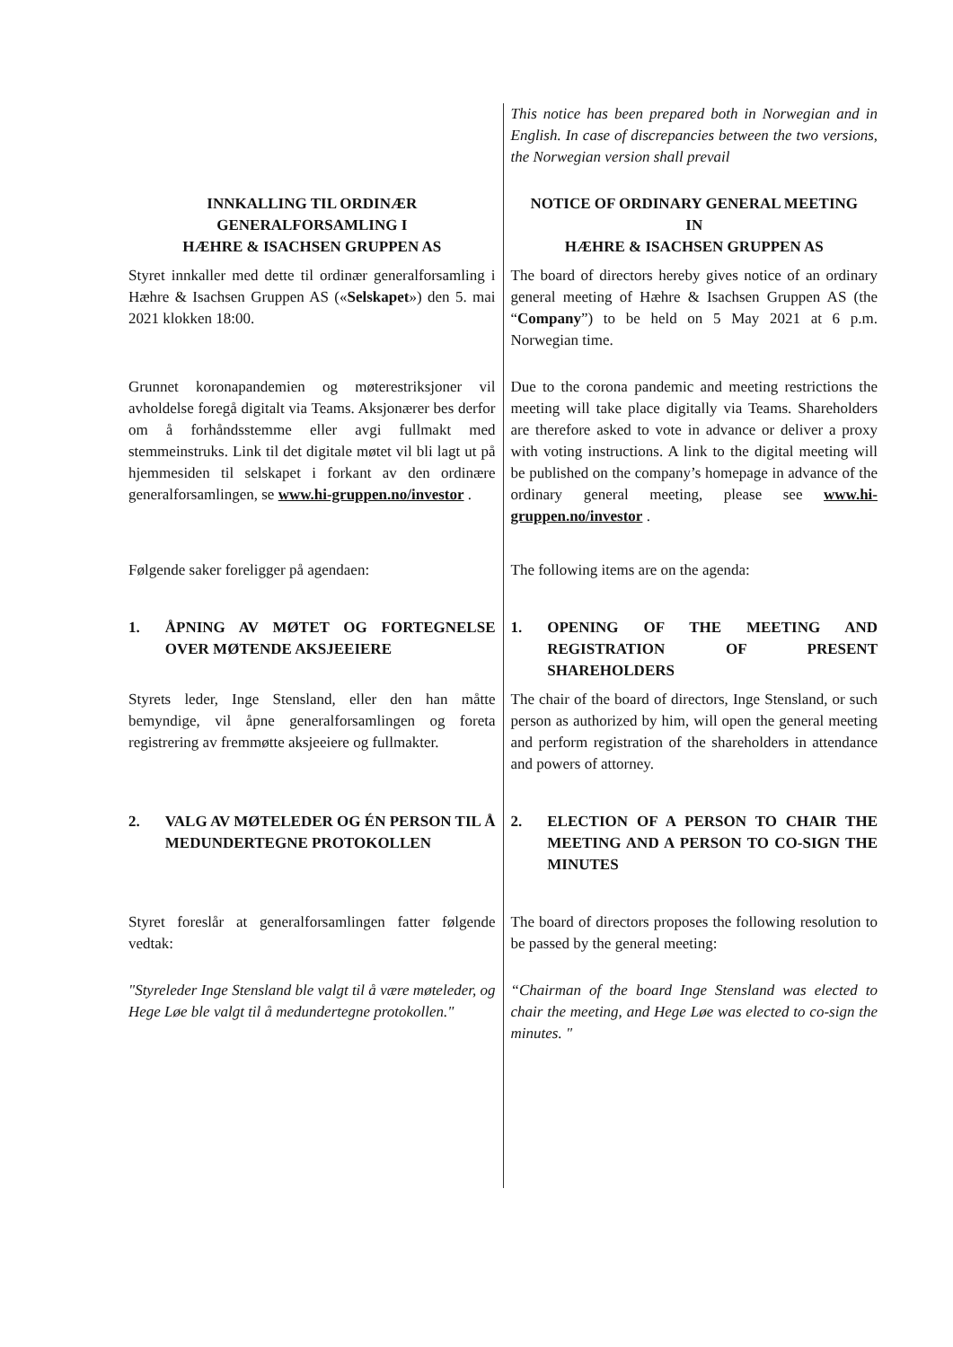| | This notice has been prepared both in Norwegian and in English. In case of discrepancies between the two versions, the Norwegian version shall prevail |
| INNKALLING TIL ORDINÆR GENERALFORSAMLING I HÆHRE & ISACHSEN GRUPPEN AS | NOTICE OF ORDINARY GENERAL MEETING IN HÆHRE & ISACHSEN GRUPPEN AS |
| Styret innkaller med dette til ordinær generalforsamling i Hæhre & Isachsen Gruppen AS (« Selskapet ») den 5. mai 2021 klokken 18:00. | The board of directors hereby gives notice of an ordinary general meeting of Hæhre & Isachsen Gruppen AS (the “ Company ”) to be held on 5 May 2021 at 6 p.m. Norwegian time. |
| Grunnet koronapandemien og møterestriksjoner vil avholdelse foregå digitalt via Teams. Aksjonærer bes derfor om å forhåndsstemme eller avgi fullmakt med stemmeinstruks. Link til det digitale møtet vil bli lagt ut på hjemmesiden til selskapet i forkant av den ordinære generalforsamlingen, se www.hi-gruppen.no/investor . | Due to the corona pandemic and meeting restrictions the meeting will take place digitally via Teams. Shareholders are therefore asked to vote in advance or deliver a proxy with voting instructions. A link to the digital meeting will be published on the company’s homepage in advance of the ordinary general meeting, please see www.hi-gruppen.no/investor . |
| Følgende saker foreligger på agendaen: | The following items are on the agenda: |
| 1. ÅPNING AV MØTET OG FORTEGNELSE OVER MØTENDE AKSJEEIERE | 1. OPENING OF THE MEETING AND REGISTRATION OF PRESENT SHAREHOLDERS |
| Styrets leder, Inge Stensland, eller den han måtte bemyndige, vil åpne generalforsamlingen og foreta registrering av fremmøtte aksjeeiere og fullmakter. | The chair of the board of directors, Inge Stensland, or such person as authorized by him, will open the general meeting and perform registration of the shareholders in attendance and powers of attorney. |
| 2. VALG AV MØTELEDER OG ÉN PERSON TIL Å MEDUNDERTEGNE PROTOKOLLEN | 2. ELECTION OF A PERSON TO CHAIR THE MEETING AND A PERSON TO CO-SIGN THE MINUTES |
| Styret foreslår at generalforsamlingen fatter følgende vedtak: | The board of directors proposes the following resolution to be passed by the general meeting: |
| "Styreleder Inge Stensland ble valgt til å være møteleder, og Hege Løe ble valgt til å medundertegne protokollen." | “Chairman of the board Inge Stensland was elected to chair the meeting, and Hege Løe was elected to co-sign the minutes. " |